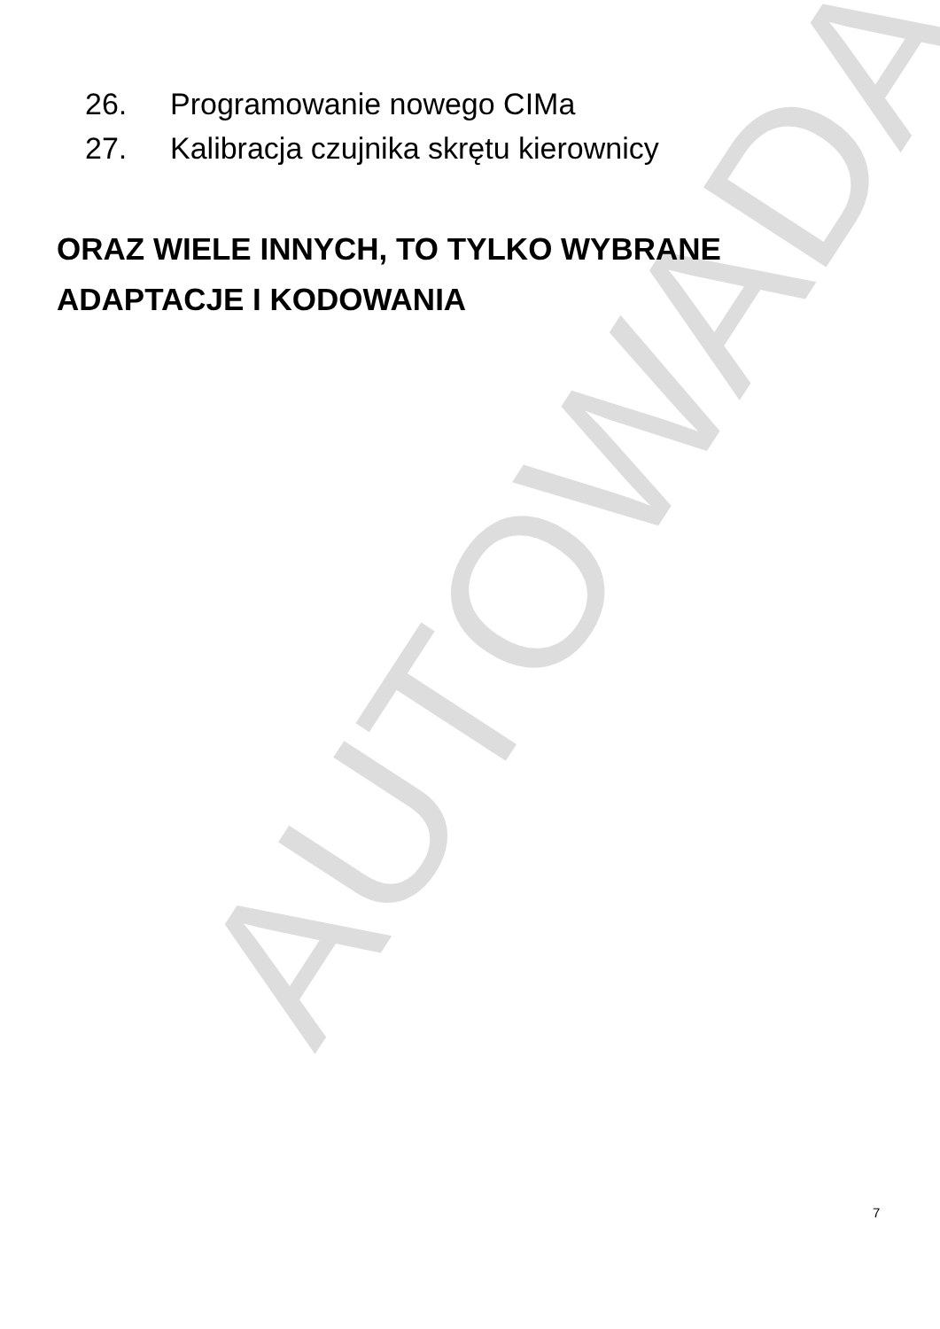AUTOWADA
26. Programowanie nowego CIMa
27. Kalibracja czujnika skrętu kierownicy
ORAZ WIELE INNYCH, TO TYLKO WYBRANE ADAPTACJE I KODOWANIA
7